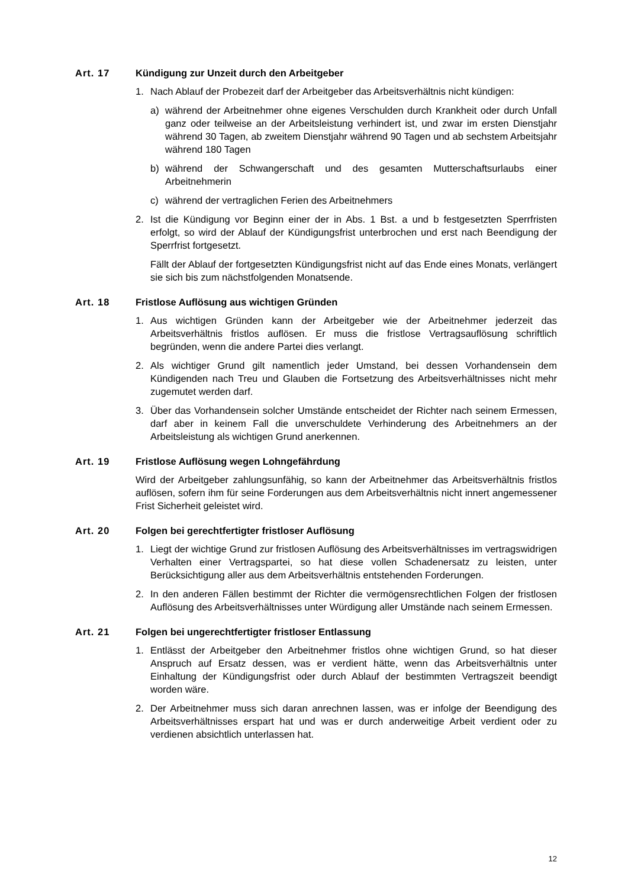Art. 17 Kündigung zur Unzeit durch den Arbeitgeber
1. Nach Ablauf der Probezeit darf der Arbeitgeber das Arbeitsverhältnis nicht kündigen:
a) während der Arbeitnehmer ohne eigenes Verschulden durch Krankheit oder durch Unfall ganz oder teilweise an der Arbeitsleistung verhindert ist, und zwar im ersten Dienstjahr während 30 Tagen, ab zweitem Dienstjahr während 90 Tagen und ab sechstem Arbeitsjahr während 180 Tagen
b) während der Schwangerschaft und des gesamten Mutterschaftsurlaubs einer Arbeitnehmerin
c) während der vertraglichen Ferien des Arbeitnehmers
2. Ist die Kündigung vor Beginn einer der in Abs. 1 Bst. a und b festgesetzten Sperrfristen erfolgt, so wird der Ablauf der Kündigungsfrist unterbrochen und erst nach Beendigung der Sperrfrist fortgesetzt.
Fällt der Ablauf der fortgesetzten Kündigungsfrist nicht auf das Ende eines Monats, verlängert sie sich bis zum nächstfolgenden Monatsende.
Art. 18 Fristlose Auflösung aus wichtigen Gründen
1. Aus wichtigen Gründen kann der Arbeitgeber wie der Arbeitnehmer jederzeit das Arbeitsverhältnis fristlos auflösen. Er muss die fristlose Vertragsauflösung schriftlich begründen, wenn die andere Partei dies verlangt.
2. Als wichtiger Grund gilt namentlich jeder Umstand, bei dessen Vorhandensein dem Kündigenden nach Treu und Glauben die Fortsetzung des Arbeitsverhältnisses nicht mehr zugemutet werden darf.
3. Über das Vorhandensein solcher Umstände entscheidet der Richter nach seinem Ermessen, darf aber in keinem Fall die unverschuldete Verhinderung des Arbeitnehmers an der Arbeitsleistung als wichtigen Grund anerkennen.
Art. 19 Fristlose Auflösung wegen Lohngefährdung
Wird der Arbeitgeber zahlungsunfähig, so kann der Arbeitnehmer das Arbeitsverhältnis fristlos auflösen, sofern ihm für seine Forderungen aus dem Arbeitsverhältnis nicht innert angemessener Frist Sicherheit geleistet wird.
Art. 20 Folgen bei gerechtfertigter fristloser Auflösung
1. Liegt der wichtige Grund zur fristlosen Auflösung des Arbeitsverhältnisses im vertragswidrigen Verhalten einer Vertragspartei, so hat diese vollen Schadenersatz zu leisten, unter Berücksichtigung aller aus dem Arbeitsverhältnis entstehenden Forderungen.
2. In den anderen Fällen bestimmt der Richter die vermögensrechtlichen Folgen der fristlosen Auflösung des Arbeitsverhältnisses unter Würdigung aller Umstände nach seinem Ermessen.
Art. 21 Folgen bei ungerechtfertigter fristloser Entlassung
1. Entlässt der Arbeitgeber den Arbeitnehmer fristlos ohne wichtigen Grund, so hat dieser Anspruch auf Ersatz dessen, was er verdient hätte, wenn das Arbeitsverhältnis unter Einhaltung der Kündigungsfrist oder durch Ablauf der bestimmten Vertragszeit beendigt worden wäre.
2. Der Arbeitnehmer muss sich daran anrechnen lassen, was er infolge der Beendigung des Arbeitsverhältnisses erspart hat und was er durch anderweitige Arbeit verdient oder zu verdienen absichtlich unterlassen hat.
12